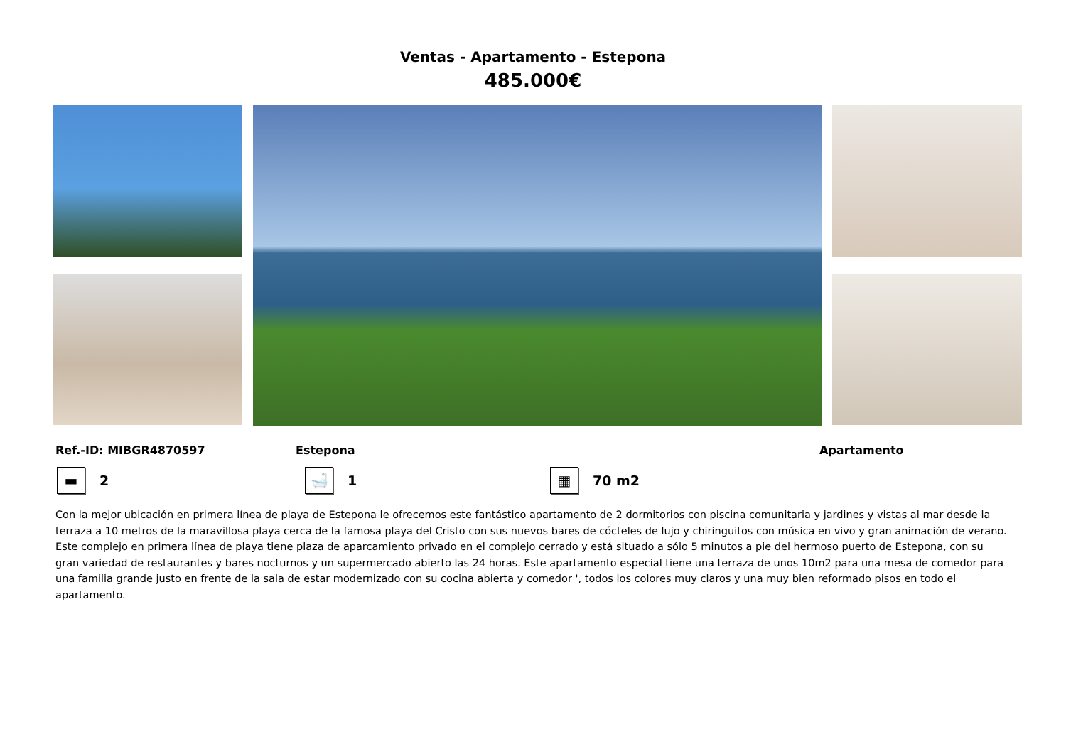Ventas - Apartamento - Estepona
485.000€
Ref.-ID: MIBGR4870597 Estepona Apartamento
▬
2
🛁
1
▦
70 m2
Con la mejor ubicación en primera línea de playa de Estepona le ofrecemos este fantástico apartamento de 2 dormitorios con piscina comunitaria y jardines y vistas al mar desde la terraza a 10 metros de la maravillosa playa cerca de la famosa playa del Cristo con sus nuevos bares de cócteles de lujo y chiringuitos con música en vivo y gran animación de verano. Este complejo en primera línea de playa tiene plaza de aparcamiento privado en el complejo cerrado y está situado a sólo 5 minutos a pie del hermoso puerto de Estepona, con su gran variedad de restaurantes y bares nocturnos y un supermercado abierto las 24 horas. Este apartamento especial tiene una terraza de unos 10m2 para una mesa de comedor para una familia grande justo en frente de la sala de estar modernizado con su cocina abierta y comedor ', todos los colores muy claros y una muy bien reformado pisos en todo el apartamento.